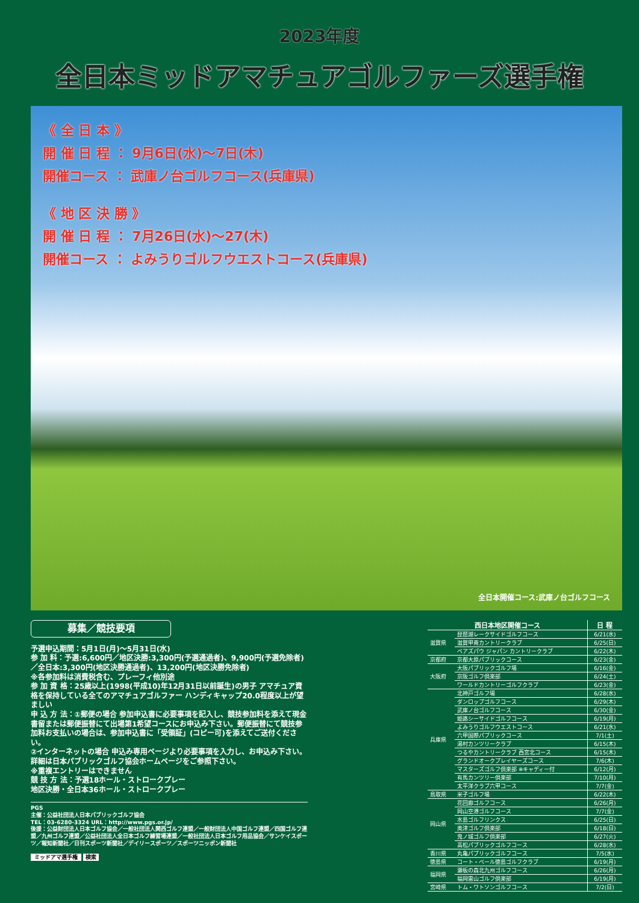2023年度
全日本ミッドアマチュアゴルファーズ選手権
《 全 日 本 》
開 催 日 程 ： 9月6日(水)～7日(木)
開催コース ： 武庫ノ台ゴルフコース(兵庫県)
《 地 区 決 勝 》
開 催 日 程 ： 7月26日(水)～27(木)
開催コース ： よみうりゴルフウエストコース(兵庫県)
全日本開催コース:武庫ノ台ゴルフコース
募集／競技要項
予選申込期間：5月1日(月)～5月31日(水)
参 加 料：予選:6,600円／地区決勝:3,300円(予選通過者)、9,900円(予選免除者)／全日本:3,300円(地区決勝通過者)、13,200円(地区決勝免除者)
※各参加料は消費税含む、プレーフィ他別途
参 加 資 格：25歳以上(1998(平成10)年12月31日以前誕生)の男子 アマチュア資格を保持している全てのアマチュアゴルファー ハンディキャップ20.0程度以上が望ましい
申 込 方 法：①郵便の場合 参加申込書に必要事項を記入し、競技参加料を添えて現金書留または郵便振替にて出場第1希望コースにお申込み下さい。郵便振替にて競技参加料お支払いの場合は、参加申込書に「受領証」(コピー可)を添えてご送付ください。
②インターネットの場合 申込み専用ページより必要事項を入力し、お申込み下さい。詳細は日本パブリックゴルフ協会ホームページをご参照下さい。
※重複エントリーはできません
競 技 方 法：予選18ホール・ストロークプレー
地区決勝・全日本36ホール・ストロークプレー
PGS
主催：公益社団法人日本パブリックゴルフ協会
TEL：03-6280-3324 URL：http://www.pgs.or.jp/
後援：公益財団法人日本ゴルフ協会／一般社団法人関西ゴルフ連盟／一般財団法人中国ゴルフ連盟／四国ゴルフ連盟／九州ゴルフ連盟／公益社団法人全日本ゴルフ練習場連盟／一般社団法人日本ゴルフ用品協会／サンケイスポーツ／報知新聞社／日刊スポーツ新聞社／デイリースポーツ／スポーツニッポン新聞社
ミッドアマ選手権 検索
| 西日本地区開催コース | | 日 程 |
| --- | --- | --- |
| 滋賀県 | 琵琶湖レークサイドゴルフコース | 6/21(水) |
| | 滋賀甲南カントリークラブ | 6/25(日) |
| | ベアズパウ ジャパン カントリークラブ | 6/22(木) |
| 京都府 | 京都大原パブリックコース | 6/23(金) |
| 大阪府 | 大阪パブリックゴルフ場 | 6/16(金) |
| | 京阪ゴルフ倶楽部 | 6/24(土) |
| | ワールドカントリーゴルフクラブ | 6/23(金) |
| 兵庫県 | 北神戸ゴルフ場 | 6/28(水) |
| | ダンロップゴルフコース | 6/29(木) |
| | 武庫ノ台ゴルフコース | 6/30(金) |
| | 姫路シーサイドゴルフコース | 6/19(月) |
| | よみうりゴルフウエストコース | 6/21(水) |
| | 六甲国際パブリックコース | 7/1(土) |
| | 湯村カンツリークラブ | 6/15(木) |
| | つるやカントリークラブ 西宮北コース | 6/15(木) |
| | グランドオークプレイヤーズコース | 7/6(木) |
| | マスターズゴルフ倶楽部 ※キャディー付 | 6/12(月) |
| | 有馬カンツリー倶楽部 | 7/10(月) |
| | 太平洋クラブ六甲コース | 7/7(金) |
| 鳥取県 | 米子ゴルフ場 | 6/22(木) |
| 岡山県 | 花回廊ゴルフコース | 6/26(月) |
| | 岡山空港ゴルフコース | 7/7(金) |
| | 水島ゴルフリンクス | 6/25(日) |
| | 奥津ゴルフ倶楽部 | 6/18(日) |
| | 鬼ノ城ゴルフ倶楽部 | 6/27(火) |
| | 高松パブリックゴルフコース | 6/28(水) |
| 香川県 | 丸亀パブリックゴルフコース | 7/5(水) |
| 徳島県 | コート・ベール徳島ゴルフクラブ | 6/19(月) |
| 福岡県 | 瀬板の森北九州ゴルフコース | 6/26(月) |
| | 福岡雷山ゴルフ倶楽部 | 6/19(月) |
| 宮崎県 | トム・ワトソンゴルフコース | 7/2(日) |